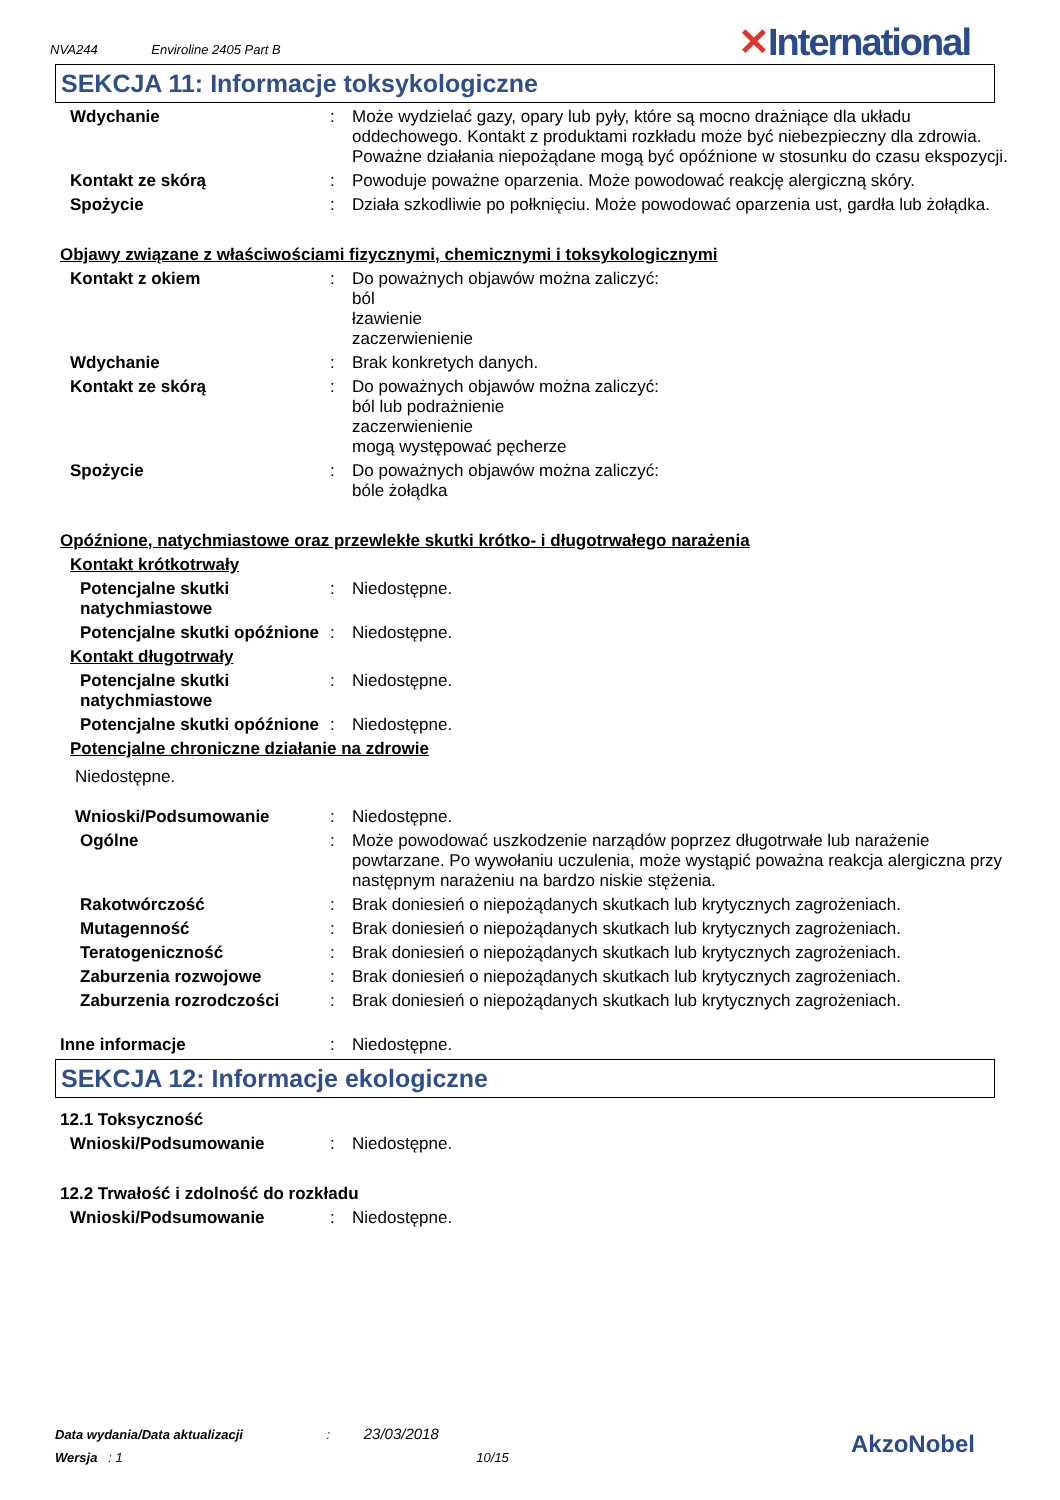NVA244 Enviroline 2405 Part B ✕International
SEKCJA 11: Informacje toksykologiczne
Wdychanie : Może wydzielać gazy, opary lub pyły, które są mocno drażniące dla układu oddechowego. Kontakt z produktami rozkładu może być niebezpieczny dla zdrowia. Poważne działania niepożądane mogą być opóźnione w stosunku do czasu ekspozycji.
Kontakt ze skórą : Powoduje poważne oparzenia. Może powodować reakcję alergiczną skóry.
Spożycie : Działa szkodliwie po połknięciu. Może powodować oparzenia ust, gardła lub żołądka.
Objawy związane z właściwościami fizycznymi, chemicznymi i toksykologicznymi
Kontakt z okiem : Do poważnych objawów można zaliczyć:
ból
łzawienie
zaczerwienienie
Wdychanie : Brak konkretych danych.
Kontakt ze skórą : Do poważnych objawów można zaliczyć:
ból lub podrażnienie
zaczerwienienie
mogą występować pęcherze
Spożycie : Do poważnych objawów można zaliczyć:
bóle żołądka
Opóźnione, natychmiastowe oraz przewlekłe skutki krótko- i długotrwałego narażenia
Kontakt krótkotrwały
Potencjalne skutki natychmiastowe
: Niedostępne.
Potencjalne skutki opóźnione
: Niedostępne.
Kontakt długotrwały
Potencjalne skutki natychmiastowe
: Niedostępne.
Potencjalne skutki opóźnione
: Niedostępne.
Potencjalne chroniczne działanie na zdrowie
Niedostępne.
Wnioski/Podsumowanie : Niedostępne.
Ogólne : Może powodować uszkodzenie narządów poprzez długotrwałe lub narażenie powtarzane. Po wywołaniu uczulenia, może wystąpić poważna reakcja alergiczna przy następnym narażeniu na bardzo niskie stężenia.
Rakotwórczość : Brak doniesień o niepożądanych skutkach lub krytycznych zagrożeniach.
Mutagenność : Brak doniesień o niepożądanych skutkach lub krytycznych zagrożeniach.
Teratogeniczność : Brak doniesień o niepożądanych skutkach lub krytycznych zagrożeniach.
Zaburzenia rozwojowe : Brak doniesień o niepożądanych skutkach lub krytycznych zagrożeniach.
Zaburzenia rozrodczości : Brak doniesień o niepożądanych skutkach lub krytycznych zagrożeniach.
Inne informacje : Niedostępne.
SEKCJA 12: Informacje ekologiczne
12.1 Toksyczność
Wnioski/Podsumowanie : Niedostępne.
12.2 Trwałość i zdolność do rozkładu
Wnioski/Podsumowanie : Niedostępne.
Data wydania/Data aktualizacji : 23/03/2018
Wersja : 1 10/15
AkzoNobel